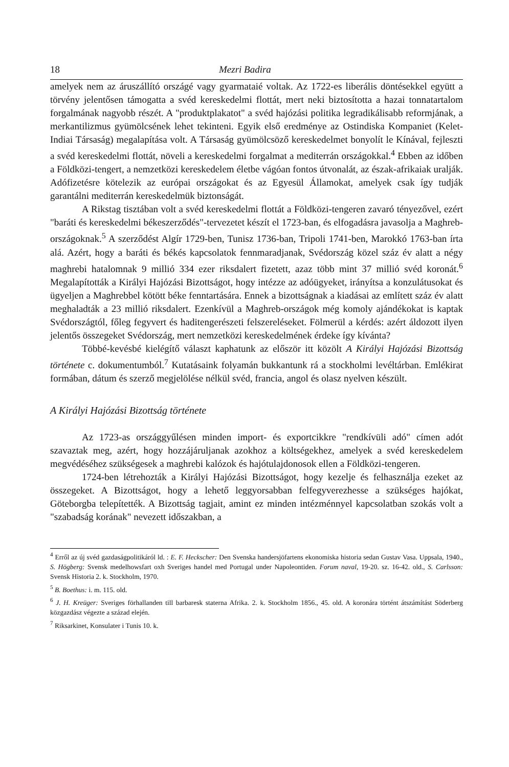18 Mezri Badira
amelyek nem az áruszállító országé vagy gyarmataié voltak. Az 1722-es liberális döntésekkel együtt a törvény jelentősen támogatta a svéd kereskedelmi flottát, mert neki biztosította a hazai tonnatartalom forgalmának nagyobb részét. A "produktplakatot" a svéd hajózási politika legradikálisabb reformjának, a merkantilizmus gyümölcsének lehet tekinteni. Egyik első eredménye az Ostindiska Kompaniet (Kelet-Indiai Társaság) megalapítása volt. A Társaság gyümölcsöző kereskedelmet bonyolít le Kínával, fejleszti a svéd kereskedelmi flottát, növeli a kereskedelmi forgalmat a mediterrán országokkal.<sup>4</sup> Ebben az időben a Földközi-tengert, a nemzetközi kereskedelem életbe vágóan fontos útvonalát, az észak-afrikaiak uralják. Adófizetésre kötelezik az európai országokat és az Egyesül Államokat, amelyek csak így tudják garantálni mediterrán kereskedelmük biztonságát.
A Rikstag tisztában volt a svéd kereskedelmi flottát a Földközi-tengeren zavaró tényezővel, ezért "baráti és kereskedelmi békeszerződés"-tervezetet készít el 1723-ban, és elfogadásra javasolja a Maghreb-országoknak.<sup>5</sup> A szerződést Algír 1729-ben, Tunisz 1736-ban, Tripoli 1741-ben, Marokkó 1763-ban írta alá. Azért, hogy a baráti és békés kapcsolatok fennmaradjanak, Svédország közel száz év alatt a négy maghrebi hatalomnak 9 millió 334 ezer riksdalert fizetett, azaz több mint 37 millió svéd koronát.<sup>6</sup> Megalapították a Királyi Hajózási Bizottságot, hogy intézze az adóügyeket, irányítsa a konzulátusokat és ügyeljen a Maghrebbel kötött béke fenntartására. Ennek a bizottságnak a kiadásai az említett száz év alatt meghaladták a 23 millió riksdalert. Ezenkívül a Maghreb-országok még komoly ajándékokat is kaptak Svédországtól, főleg fegyvert és haditengerészeti felszereléseket. Fölmerül a kérdés: azért áldozott ilyen jelentős összegeket Svédország, mert nemzetközi kereskedelmének érdeke így kívánta?
Többé-kevésbé kielégítő választ kaphatunk az először itt közölt A Királyi Hajózási Bizottság története c. dokumentumból.<sup>7</sup> Kutatásaink folyamán bukkantunk rá a stockholmi levéltárban. Emlékirat formában, dátum és szerző megjelölése nélkül svéd, francia, angol és olasz nyelven készült.
A Királyi Hajózási Bizottság története
Az 1723-as országgyűlésen minden import- és exportcikkre "rendkívüli adó" címen adót szavaztak meg, azért, hogy hozzájáruljanak azokhoz a költségekhez, amelyek a svéd kereskedelem megvédéséhez szükségesek a maghrebi kalózok és hajótulajdonosok ellen a Földközi-tengeren.
1724-ben létrehozták a Királyi Hajózási Bizottságot, hogy kezelje és felhasználja ezeket az összegeket. A Bizottságot, hogy a lehető leggyorsabban felfegyverezhesse a szükséges hajókat, Göteborgba telepítették. A Bizottság tagjait, amint ez minden intézménnyel kapcsolatban szokás volt a "szabadság korának" nevezett időszakban, a
<sup>4</sup> Erről az új svéd gazdaságpolitikáról ld. : E. F. Heckscher: Den Svenska handersjöfartens ekonomiska historia sedan Gustav Vasa. Uppsala, 1940., S. Högberg: Svensk medelhowsfart oxh Sveriges handel med Portugal under Napoleontiden. Forum naval, 19-20. sz. 16-42. old., S. Carlsson: Svensk Historia 2. k. Stockholm, 1970.
<sup>5</sup> B. Boethus: i. m. 115. old.
<sup>6</sup> J. H. Kreüger: Sveriges förhallanden till barbaresk staterna Afrika. 2. k. Stockholm 1856., 45. old. A koronára történt átszámítást Söderberg közgazdász végezte a század elején.
<sup>7</sup> Riksarkinet, Konsulater i Tunis 10. k.